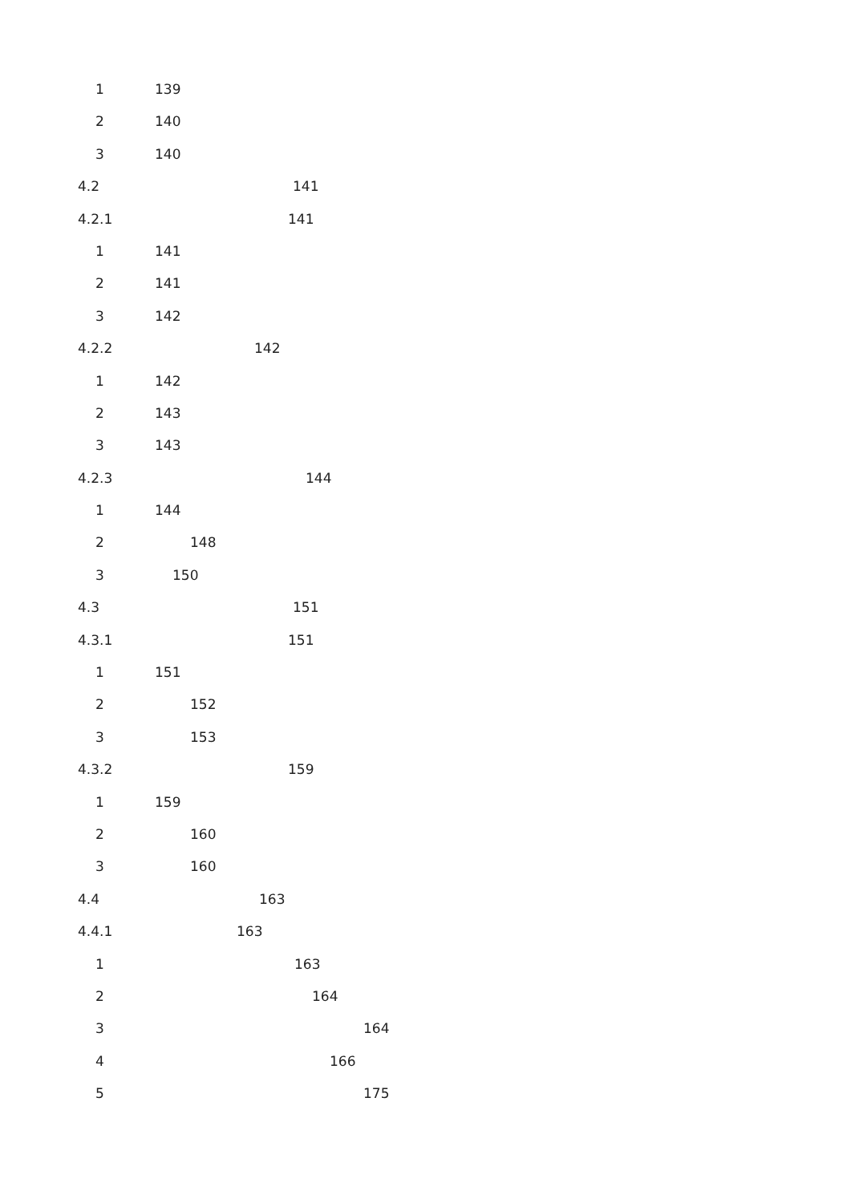1 139
2 140
3 140
4.2 141
4.2.1 141
1 141
2 141
3 142
4.2.2 142
1 142
2 143
3 143
4.2.3 144
1 144
2 148
3 150
4.3 151
4.3.1 151
1 151
2 152
3 153
4.3.2 159
1 159
2 160
3 160
4.4 163
4.4.1 163
1 163
2 164
3 164
4 166
5 175